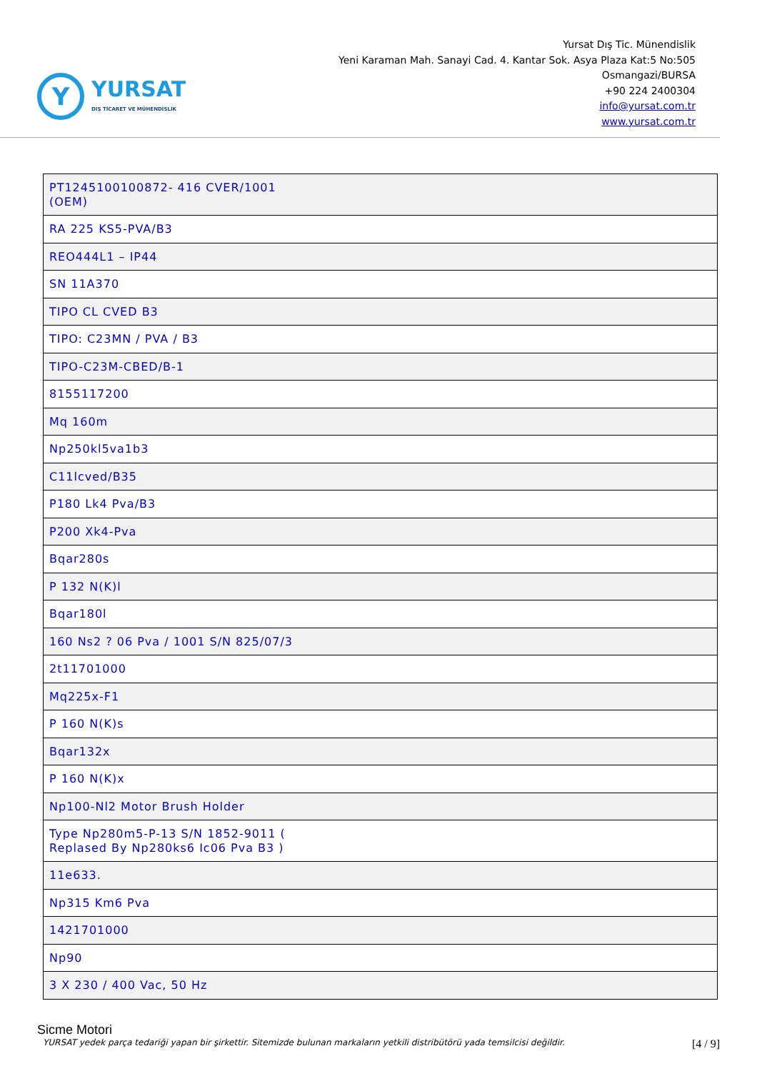Y
YURSAT
DIŞ TİCARET VE MÜHENDİSLİK
Yursat Dış Tic. Münendislik
Yeni Karaman Mah. Sanayi Cad. 4. Kantar Sok. Asya Plaza Kat:5 No:505
Osmangazi/BURSA
+90 224 2400304
info@yursat.com.tr
www.yursat.com.tr
| PT1245100100872- 416 CVER/1001 (OEM) |
| RA 225 KS5-PVA/B3 |
| REO444L1 – IP44 |
| SN 11A370 |
| TIPO CL CVED B3 |
| TIPO: C23MN / PVA / B3 |
| TIPO-C23M-CBED/B-1 |
| 8155117200 |
| Mq 160m |
| Np250kl5va1b3 |
| C11lcved/B35 |
| P180 Lk4 Pva/B3 |
| P200 Xk4-Pva |
| Bqar280s |
| P 132 N(K)l |
| Bqar180l |
| 160 Ns2 ? 06 Pva / 1001 S/N 825/07/3 |
| 2t11701000 |
| Mq225x-F1 |
| P 160 N(K)s |
| Bqar132x |
| P 160 N(K)x |
| Np100-Nl2 Motor Brush Holder |
| Type Np280m5-P-13 S/N 1852-9011 ( Replased By Np280ks6 Ic06 Pva B3 ) |
| 11e633. |
| Np315 Km6 Pva |
| 1421701000 |
| Np90 |
| 3 X 230 / 400 Vac, 50 Hz |
Sicme Motori
YURSAT yedek parça tedariği yapan bir şirkettir. Sitemizde bulunan markaların yetkili distribütörü yada temsilcisi değildir.
[4 / 9]